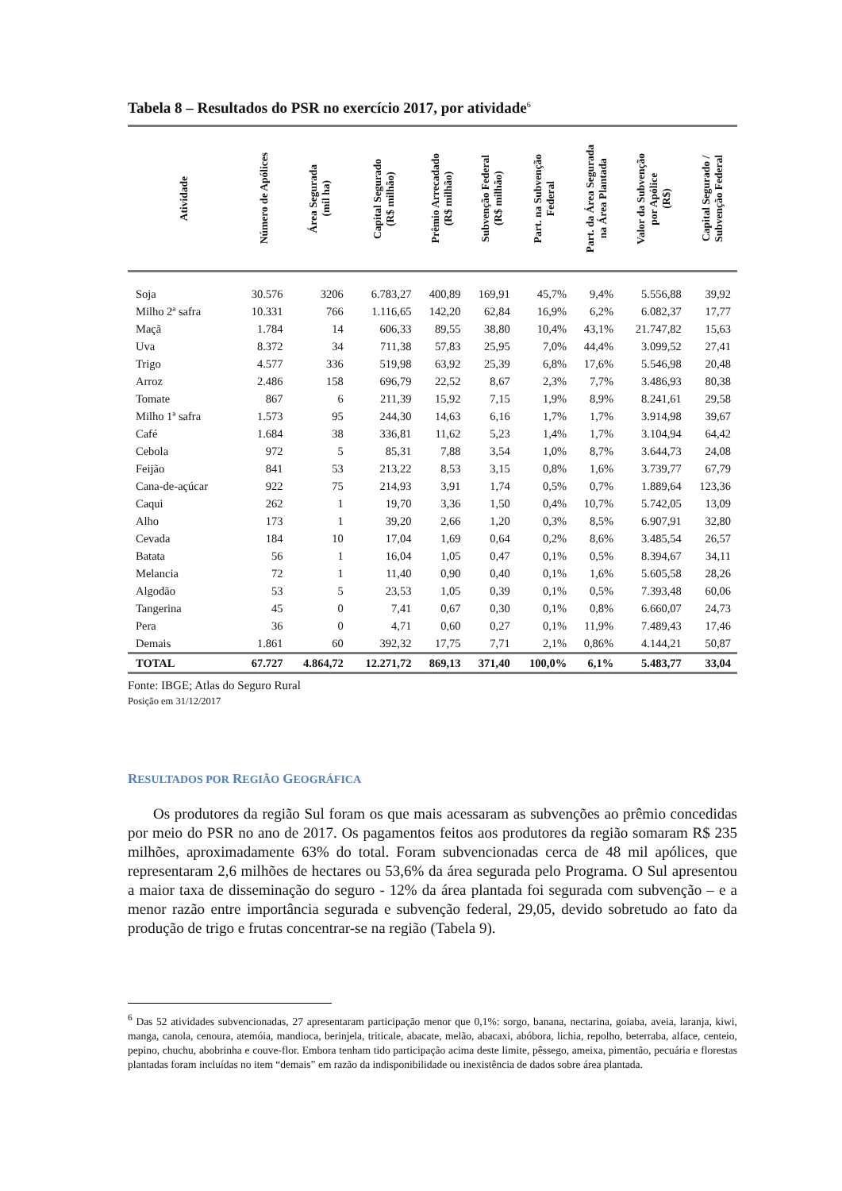Tabela 8 – Resultados do PSR no exercício 2017, por atividade<sup>6</sup>
| Atividade | Número de Apólices | Área Segurada (mil ha) | Capital Segurado (R$ milhão) | Prêmio Arrecadado (R$ milhão) | Subvenção Federal (R$ milhão) | Part. na Subvenção Federal | Part. da Área Segurada na Área Plantada | Valor da Subvenção por Apólice (R$) | Capital Segurado / Subvenção Federal |
| --- | --- | --- | --- | --- | --- | --- | --- | --- | --- |
| Soja | 30.576 | 3206 | 6.783,27 | 400,89 | 169,91 | 45,7% | 9,4% | 5.556,88 | 39,92 |
| Milho 2ª safra | 10.331 | 766 | 1.116,65 | 142,20 | 62,84 | 16,9% | 6,2% | 6.082,37 | 17,77 |
| Maçã | 1.784 | 14 | 606,33 | 89,55 | 38,80 | 10,4% | 43,1% | 21.747,82 | 15,63 |
| Uva | 8.372 | 34 | 711,38 | 57,83 | 25,95 | 7,0% | 44,4% | 3.099,52 | 27,41 |
| Trigo | 4.577 | 336 | 519,98 | 63,92 | 25,39 | 6,8% | 17,6% | 5.546,98 | 20,48 |
| Arroz | 2.486 | 158 | 696,79 | 22,52 | 8,67 | 2,3% | 7,7% | 3.486,93 | 80,38 |
| Tomate | 867 | 6 | 211,39 | 15,92 | 7,15 | 1,9% | 8,9% | 8.241,61 | 29,58 |
| Milho 1ª safra | 1.573 | 95 | 244,30 | 14,63 | 6,16 | 1,7% | 1,7% | 3.914,98 | 39,67 |
| Café | 1.684 | 38 | 336,81 | 11,62 | 5,23 | 1,4% | 1,7% | 3.104,94 | 64,42 |
| Cebola | 972 | 5 | 85,31 | 7,88 | 3,54 | 1,0% | 8,7% | 3.644,73 | 24,08 |
| Feijão | 841 | 53 | 213,22 | 8,53 | 3,15 | 0,8% | 1,6% | 3.739,77 | 67,79 |
| Cana-de-açúcar | 922 | 75 | 214,93 | 3,91 | 1,74 | 0,5% | 0,7% | 1.889,64 | 123,36 |
| Caqui | 262 | 1 | 19,70 | 3,36 | 1,50 | 0,4% | 10,7% | 5.742,05 | 13,09 |
| Alho | 173 | 1 | 39,20 | 2,66 | 1,20 | 0,3% | 8,5% | 6.907,91 | 32,80 |
| Cevada | 184 | 10 | 17,04 | 1,69 | 0,64 | 0,2% | 8,6% | 3.485,54 | 26,57 |
| Batata | 56 | 1 | 16,04 | 1,05 | 0,47 | 0,1% | 0,5% | 8.394,67 | 34,11 |
| Melancia | 72 | 1 | 11,40 | 0,90 | 0,40 | 0,1% | 1,6% | 5.605,58 | 28,26 |
| Algodão | 53 | 5 | 23,53 | 1,05 | 0,39 | 0,1% | 0,5% | 7.393,48 | 60,06 |
| Tangerina | 45 | 0 | 7,41 | 0,67 | 0,30 | 0,1% | 0,8% | 6.660,07 | 24,73 |
| Pera | 36 | 0 | 4,71 | 0,60 | 0,27 | 0,1% | 11,9% | 7.489,43 | 17,46 |
| Demais | 1.861 | 60 | 392,32 | 17,75 | 7,71 | 2,1% | 0,86% | 4.144,21 | 50,87 |
| TOTAL | 67.727 | 4.864,72 | 12.271,72 | 869,13 | 371,40 | 100,0% | 6,1% | 5.483,77 | 33,04 |
Fonte: IBGE; Atlas do Seguro Rural
Posição em 31/12/2017
RESULTADOS POR REGIÃO GEOGRÁFICA
Os produtores da região Sul foram os que mais acessaram as subvenções ao prêmio concedidas por meio do PSR no ano de 2017. Os pagamentos feitos aos produtores da região somaram R$ 235 milhões, aproximadamente 63% do total. Foram subvencionadas cerca de 48 mil apólices, que representaram 2,6 milhões de hectares ou 53,6% da área segurada pelo Programa. O Sul apresentou a maior taxa de disseminação do seguro - 12% da área plantada foi segurada com subvenção – e a menor razão entre importância segurada e subvenção federal, 29,05, devido sobretudo ao fato da produção de trigo e frutas concentrar-se na região (Tabela 9).
<sup>6</sup> Das 52 atividades subvencionadas, 27 apresentaram participação menor que 0,1%: sorgo, banana, nectarina, goiaba, aveia, laranja, kiwi, manga, canola, cenoura, atemóia, mandioca, berinjela, triticale, abacate, melão, abacaxi, abóbora, lichia, repolho, beterraba, alface, centeio, pepino, chuchu, abobrinha e couve-flor. Embora tenham tido participação acima deste limite, pêssego, ameixa, pimentão, pecuária e florestas plantadas foram incluídas no item “demais” em razão da indisponibilidade ou inexistência de dados sobre área plantada.